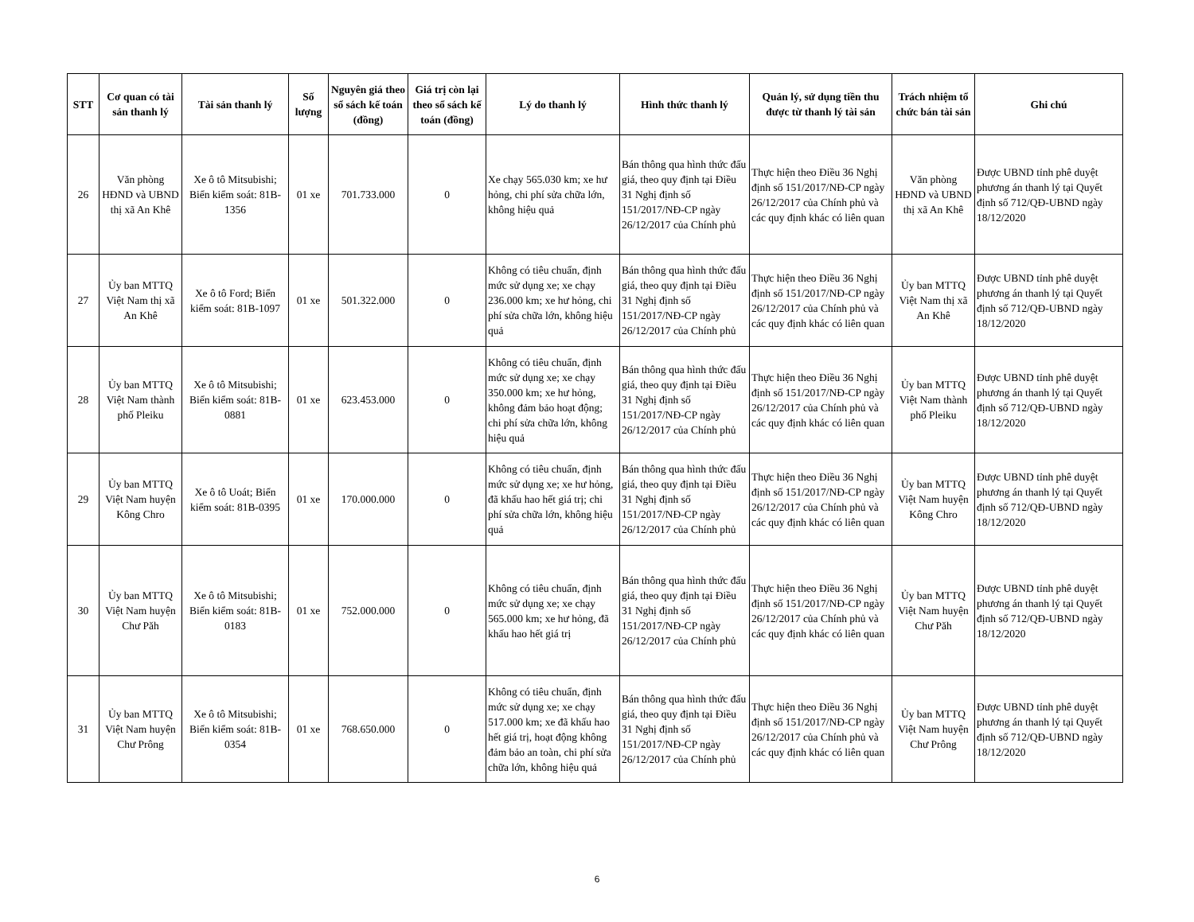| STT | Cơ quan có tài sản thanh lý | Tài sản thanh lý | Số lượng | Nguyên giá theo sổ sách kế toán (đồng) | Giá trị còn lại theo sổ sách kế toán (đồng) | Lý do thanh lý | Hình thức thanh lý | Quản lý, sử dụng tiền thu được từ thanh lý tài sản | Trách nhiệm tổ chức bán tài sản | Ghi chú |
| --- | --- | --- | --- | --- | --- | --- | --- | --- | --- | --- |
| 26 | Văn phòng HĐND và UBND thị xã An Khê | Xe ô tô Mitsubishi; Biển kiểm soát: 81B-1356 | 01 xe | 701.733.000 | 0 | Xe chạy 565.030 km; xe hư hỏng, chi phí sửa chữa lớn, không hiệu quả | Bán thông qua hình thức đấu giá, theo quy định tại Điều 31 Nghị định số 151/2017/NĐ-CP ngày 26/12/2017 của Chính phủ | Thực hiện theo Điều 36 Nghị định số 151/2017/NĐ-CP ngày 26/12/2017 của Chính phủ và các quy định khác có liên quan | Văn phòng HĐND và UBND thị xã An Khê | Được UBND tỉnh phê duyệt phương án thanh lý tại Quyết định số 712/QĐ-UBND ngày 18/12/2020 |
| 27 | Ủy ban MTTQ Việt Nam thị xã An Khê | Xe ô tô Ford; Biển kiểm soát: 81B-1097 | 01 xe | 501.322.000 | 0 | Không có tiêu chuẩn, định mức sử dụng xe; xe chạy 236.000 km; xe hư hỏng, chi phí sửa chữa lớn, không hiệu quả | Bán thông qua hình thức đấu giá, theo quy định tại Điều 31 Nghị định số 151/2017/NĐ-CP ngày 26/12/2017 của Chính phủ | Thực hiện theo Điều 36 Nghị định số 151/2017/NĐ-CP ngày 26/12/2017 của Chính phủ và các quy định khác có liên quan | Ủy ban MTTQ Việt Nam thị xã An Khê | Được UBND tỉnh phê duyệt phương án thanh lý tại Quyết định số 712/QĐ-UBND ngày 18/12/2020 |
| 28 | Ủy ban MTTQ Việt Nam thành phố Pleiku | Xe ô tô Mitsubishi; Biển kiểm soát: 81B-0881 | 01 xe | 623.453.000 | 0 | Không có tiêu chuẩn, định mức sử dụng xe; xe chạy 350.000 km; xe hư hỏng, không đảm bảo hoạt động; chi phí sửa chữa lớn, không hiệu quả | Bán thông qua hình thức đấu giá, theo quy định tại Điều 31 Nghị định số 151/2017/NĐ-CP ngày 26/12/2017 của Chính phủ | Thực hiện theo Điều 36 Nghị định số 151/2017/NĐ-CP ngày 26/12/2017 của Chính phủ và các quy định khác có liên quan | Ủy ban MTTQ Việt Nam thành phố Pleiku | Được UBND tỉnh phê duyệt phương án thanh lý tại Quyết định số 712/QĐ-UBND ngày 18/12/2020 |
| 29 | Ủy ban MTTQ Việt Nam huyện Kông Chro | Xe ô tô Uoát; Biển kiểm soát: 81B-0395 | 01 xe | 170.000.000 | 0 | Không có tiêu chuẩn, định mức sử dụng xe; xe hư hỏng, đã khấu hao hết giá trị; chi phí sửa chữa lớn, không hiệu quả | Bán thông qua hình thức đấu giá, theo quy định tại Điều 31 Nghị định số 151/2017/NĐ-CP ngày 26/12/2017 của Chính phủ | Thực hiện theo Điều 36 Nghị định số 151/2017/NĐ-CP ngày 26/12/2017 của Chính phủ và các quy định khác có liên quan | Ủy ban MTTQ Việt Nam huyện Kông Chro | Được UBND tỉnh phê duyệt phương án thanh lý tại Quyết định số 712/QĐ-UBND ngày 18/12/2020 |
| 30 | Ủy ban MTTQ Việt Nam huyện Chư Păh | Xe ô tô Mitsubishi; Biển kiểm soát: 81B-0183 | 01 xe | 752.000.000 | 0 | Không có tiêu chuẩn, định mức sử dụng xe; xe chạy 565.000 km; xe hư hỏng, đã khấu hao hết giá trị | Bán thông qua hình thức đấu giá, theo quy định tại Điều 31 Nghị định số 151/2017/NĐ-CP ngày 26/12/2017 của Chính phủ | Thực hiện theo Điều 36 Nghị định số 151/2017/NĐ-CP ngày 26/12/2017 của Chính phủ và các quy định khác có liên quan | Ủy ban MTTQ Việt Nam huyện Chư Păh | Được UBND tỉnh phê duyệt phương án thanh lý tại Quyết định số 712/QĐ-UBND ngày 18/12/2020 |
| 31 | Ủy ban MTTQ Việt Nam huyện Chư Prông | Xe ô tô Mitsubishi; Biển kiểm soát: 81B-0354 | 01 xe | 768.650.000 | 0 | Không có tiêu chuẩn, định mức sử dụng xe; xe chạy 517.000 km; xe đã khấu hao hết giá trị, hoạt động không đảm bảo an toàn, chi phí sửa chữa lớn, không hiệu quả | Bán thông qua hình thức đấu giá, theo quy định tại Điều 31 Nghị định số 151/2017/NĐ-CP ngày 26/12/2017 của Chính phủ | Thực hiện theo Điều 36 Nghị định số 151/2017/NĐ-CP ngày 26/12/2017 của Chính phủ và các quy định khác có liên quan | Ủy ban MTTQ Việt Nam huyện Chư Prông | Được UBND tỉnh phê duyệt phương án thanh lý tại Quyết định số 712/QĐ-UBND ngày 18/12/2020 |
6